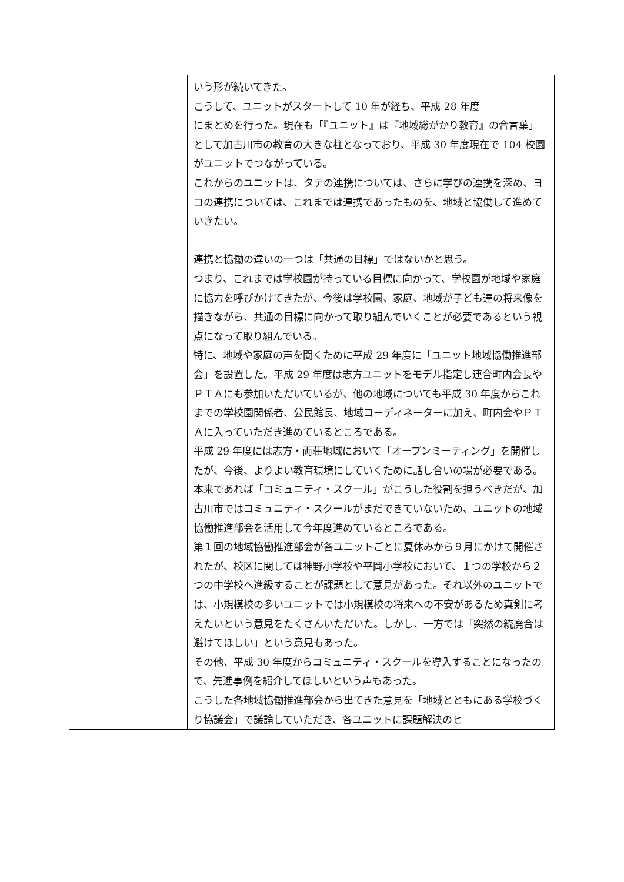| | いう形が続いてきた。 こうして、ユニットがスタートして 10 年が経ち、平成 28 年度 にまとめを行った。現在も「『ユニット』は『地域総がかり教育』の合言葉」として加古川市の教育の大きな柱となっており、平成 30 年度現在で 104 校園がユニットでつながっている。 これからのユニットは、タテの連携については、さらに学びの連携を深め、ヨコの連携については、これまでは連携であったものを、地域と協働して進めていきたい。 連携と協働の違いの一つは「共通の目標」ではないかと思う。 つまり、これまでは学校園が持っている目標に向かって、学校園が地域や家庭に協力を呼びかけてきたが、今後は学校園、家庭、地域が子ども達の将来像を描きながら、共通の目標に向かって取り組んでいくことが必要であるという視点になって取り組んでいる。 特に、地域や家庭の声を聞くために平成 29 年度に「ユニット地域協働推進部会」を設置した。平成 29 年度は志方ユニットをモデル指定し連合町内会長やＰＴＡにも参加いただいているが、他の地域についても平成 30 年度からこれまでの学校園関係者、公民館長、地域コーディネーターに加え、町内会やＰＴＡに入っていただき進めているところである。 平成 29 年度には志方・両荘地域において「オープンミーティング」を開催したが、今後、よりよい教育環境にしていくために話し合いの場が必要である。 本来であれば「コミュニティ・スクール」がこうした役割を担うべきだが、加古川市ではコミュニティ・スクールがまだできていないため、ユニットの地域協働推進部会を活用して今年度進めているところである。 第１回の地域協働推進部会が各ユニットごとに夏休みから９月にかけて開催されたが、校区に関しては神野小学校や平岡小学校において、１つの学校から２つの中学校へ進級することが課題として意見があった。それ以外のユニットでは、小規模校の多いユニットでは小規模校の将来への不安があるため真剣に考えたいという意見をたくさんいただいた。しかし、一方では「突然の統廃合は避けてほしい」という意見もあった。 その他、平成 30 年度からコミュニティ・スクールを導入することになったので、先進事例を紹介してほしいという声もあった。 こうした各地域協働推進部会から出てきた意見を「地域とともにある学校づくり協議会」で議論していただき、各ユニットに課題解決のヒ |